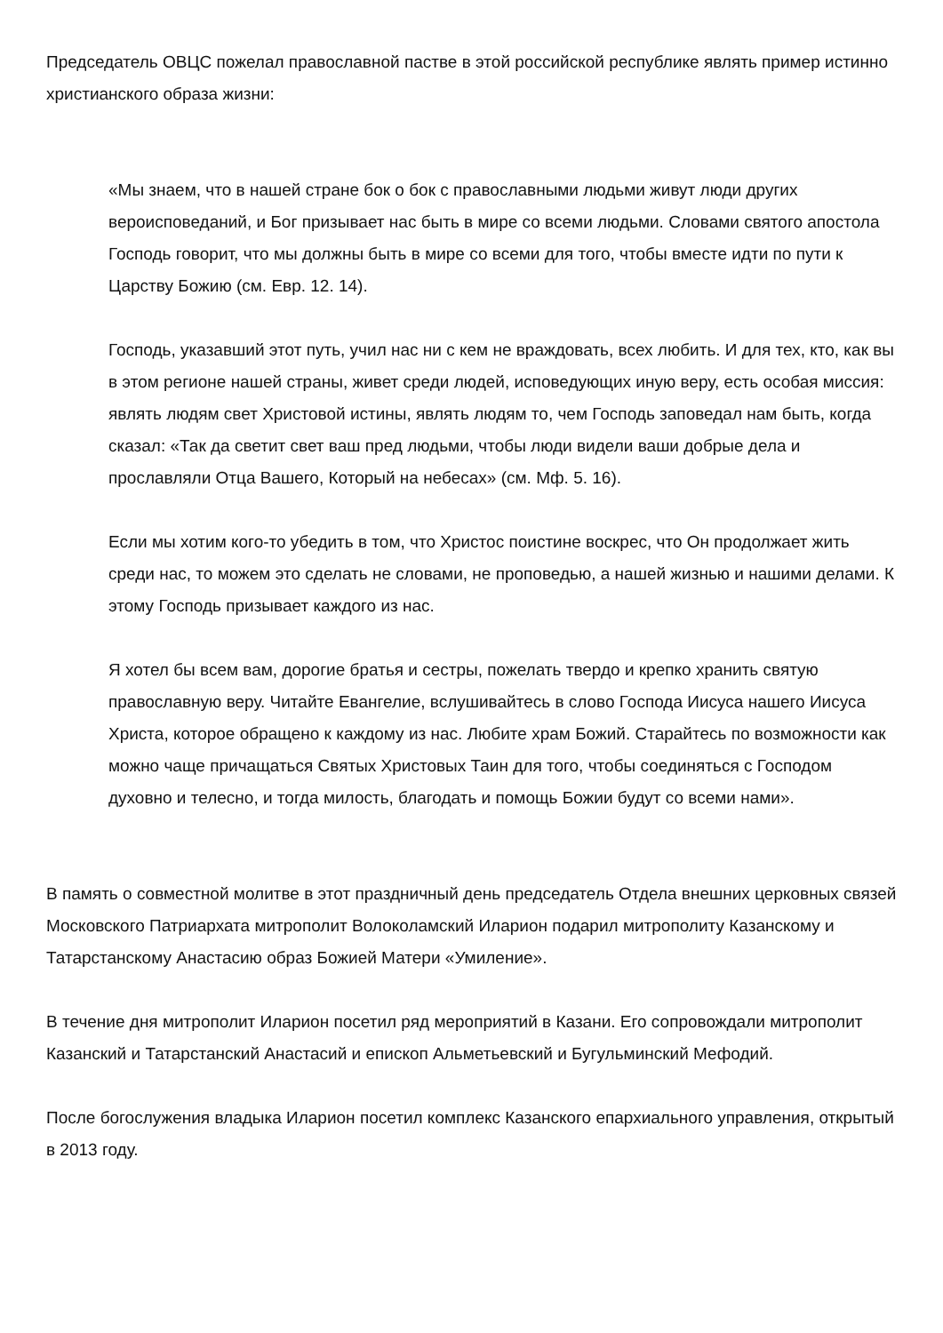Председатель ОВЦС пожелал православной пастве в этой российской республике являть пример истинно христианского образа жизни:
«Мы знаем, что в нашей стране бок о бок с православными людьми живут люди других вероисповеданий, и Бог призывает нас быть в мире со всеми людьми. Словами святого апостола Господь говорит, что мы должны быть в мире со всеми для того, чтобы вместе идти по пути к Царству Божию (см. Евр. 12. 14).
Господь, указавший этот путь, учил нас ни с кем не враждовать, всех любить. И для тех, кто, как вы в этом регионе нашей страны, живет среди людей, исповедующих иную веру, есть особая миссия: являть людям свет Христовой истины, являть людям то, чем Господь заповедал нам быть, когда сказал: «Так да светит свет ваш пред людьми, чтобы люди видели ваши добрые дела и прославляли Отца Вашего, Который на небесах» (см. Мф. 5. 16).
Если мы хотим кого-то убедить в том, что Христос поистине воскрес, что Он продолжает жить среди нас, то можем это сделать не словами, не проповедью, а нашей жизнью и нашими делами. К этому Господь призывает каждого из нас.
Я хотел бы всем вам, дорогие братья и сестры, пожелать твердо и крепко хранить святую православную веру. Читайте Евангелие, вслушивайтесь в слово Господа Иисуса нашего Иисуса Христа, которое обращено к каждому из нас. Любите храм Божий. Старайтесь по возможности как можно чаще причащаться Святых Христовых Таин для того, чтобы соединяться с Господом духовно и телесно, и тогда милость, благодать и помощь Божии будут со всеми нами».
В память о совместной молитве в этот праздничный день председатель Отдела внешних церковных связей Московского Патриархата митрополит Волоколамский Иларион подарил митрополиту Казанскому и Татарстанскому Анастасию образ Божией Матери «Умиление».
В течение дня митрополит Иларион посетил ряд мероприятий в Казани. Его сопровождали митрополит Казанский и Татарстанский Анастасий и епископ Альметьевский и Бугульминский Мефодий.
После богослужения владыка Иларион посетил комплекс Казанского епархиального управления, открытый в 2013 году.